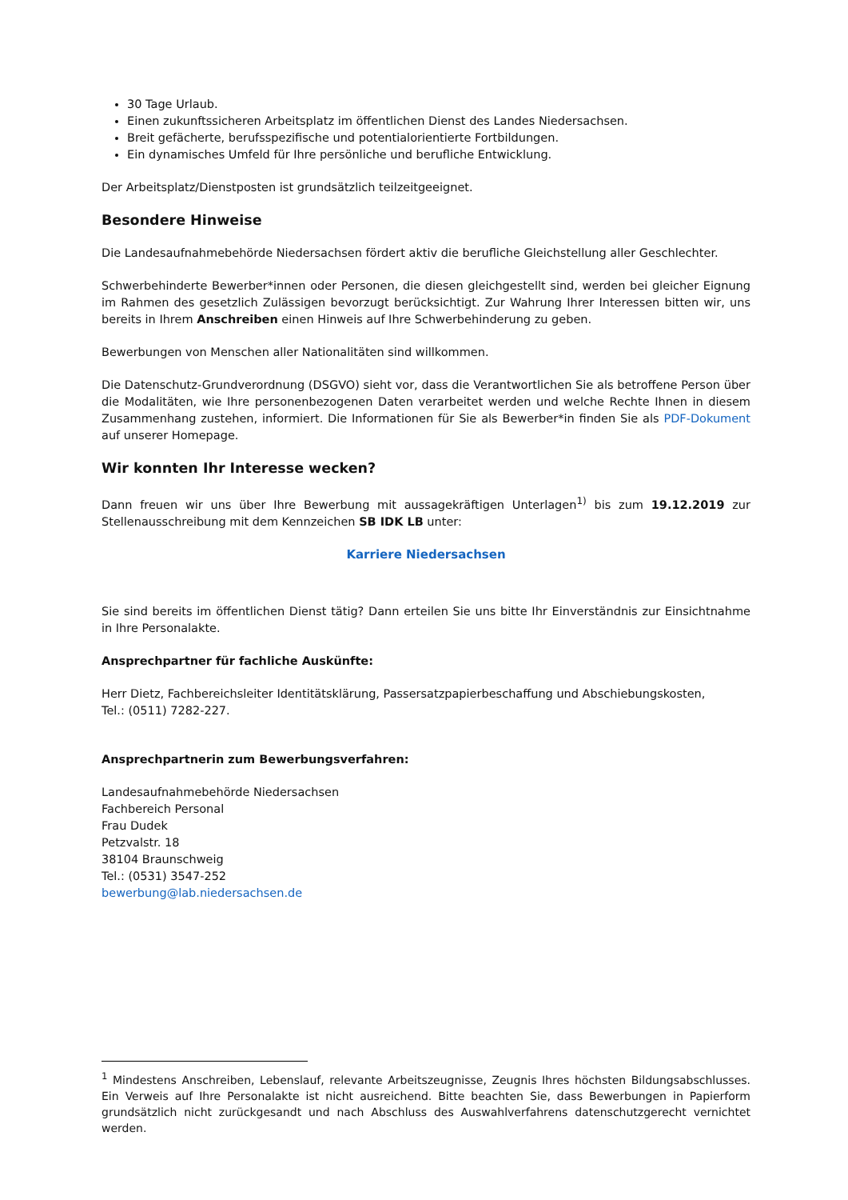30 Tage Urlaub.
Einen zukunftssicheren Arbeitsplatz im öffentlichen Dienst des Landes Niedersachsen.
Breit gefächerte, berufsspezifische und potentialorientierte Fortbildungen.
Ein dynamisches Umfeld für Ihre persönliche und berufliche Entwicklung.
Der Arbeitsplatz/Dienstposten ist grundsätzlich teilzeitgeeignet.
Besondere Hinweise
Die Landesaufnahmebehörde Niedersachsen fördert aktiv die berufliche Gleichstellung aller Geschlechter.
Schwerbehinderte Bewerber*innen oder Personen, die diesen gleichgestellt sind, werden bei gleicher Eignung im Rahmen des gesetzlich Zulässigen bevorzugt berücksichtigt. Zur Wahrung Ihrer Interessen bitten wir, uns bereits in Ihrem Anschreiben einen Hinweis auf Ihre Schwerbehinderung zu geben.
Bewerbungen von Menschen aller Nationalitäten sind willkommen.
Die Datenschutz-Grundverordnung (DSGVO) sieht vor, dass die Verantwortlichen Sie als betroffene Person über die Modalitäten, wie Ihre personenbezogenen Daten verarbeitet werden und welche Rechte Ihnen in diesem Zusammenhang zustehen, informiert. Die Informationen für Sie als Bewerber*in finden Sie als PDF-Dokument auf unserer Homepage.
Wir konnten Ihr Interesse wecken?
Dann freuen wir uns über Ihre Bewerbung mit aussagekräftigen Unterlagen<sup>1)</sup> bis zum 19.12.2019 zur Stellenausschreibung mit dem Kennzeichen SB IDK LB unter:
Karriere Niedersachsen
Sie sind bereits im öffentlichen Dienst tätig? Dann erteilen Sie uns bitte Ihr Einverständnis zur Einsichtnahme in Ihre Personalakte.
Ansprechpartner für fachliche Auskünfte:
Herr Dietz, Fachbereichsleiter Identitätsklärung, Passersatzpapierbeschaffung und Abschiebungskosten,
Tel.: (0511) 7282-227.
Ansprechpartnerin zum Bewerbungsverfahren:
Landesaufnahmebehörde Niedersachsen
Fachbereich Personal
Frau Dudek
Petzvalstr. 18
38104 Braunschweig
Tel.: (0531) 3547-252
bewerbung@lab.niedersachsen.de
<sup>1</sup> Mindestens Anschreiben, Lebenslauf, relevante Arbeitszeugnisse, Zeugnis Ihres höchsten Bildungsabschlusses. Ein Verweis auf Ihre Personalakte ist nicht ausreichend. Bitte beachten Sie, dass Bewerbungen in Papierform grundsätzlich nicht zurückgesandt und nach Abschluss des Auswahlverfahrens datenschutzgerecht vernichtet werden.